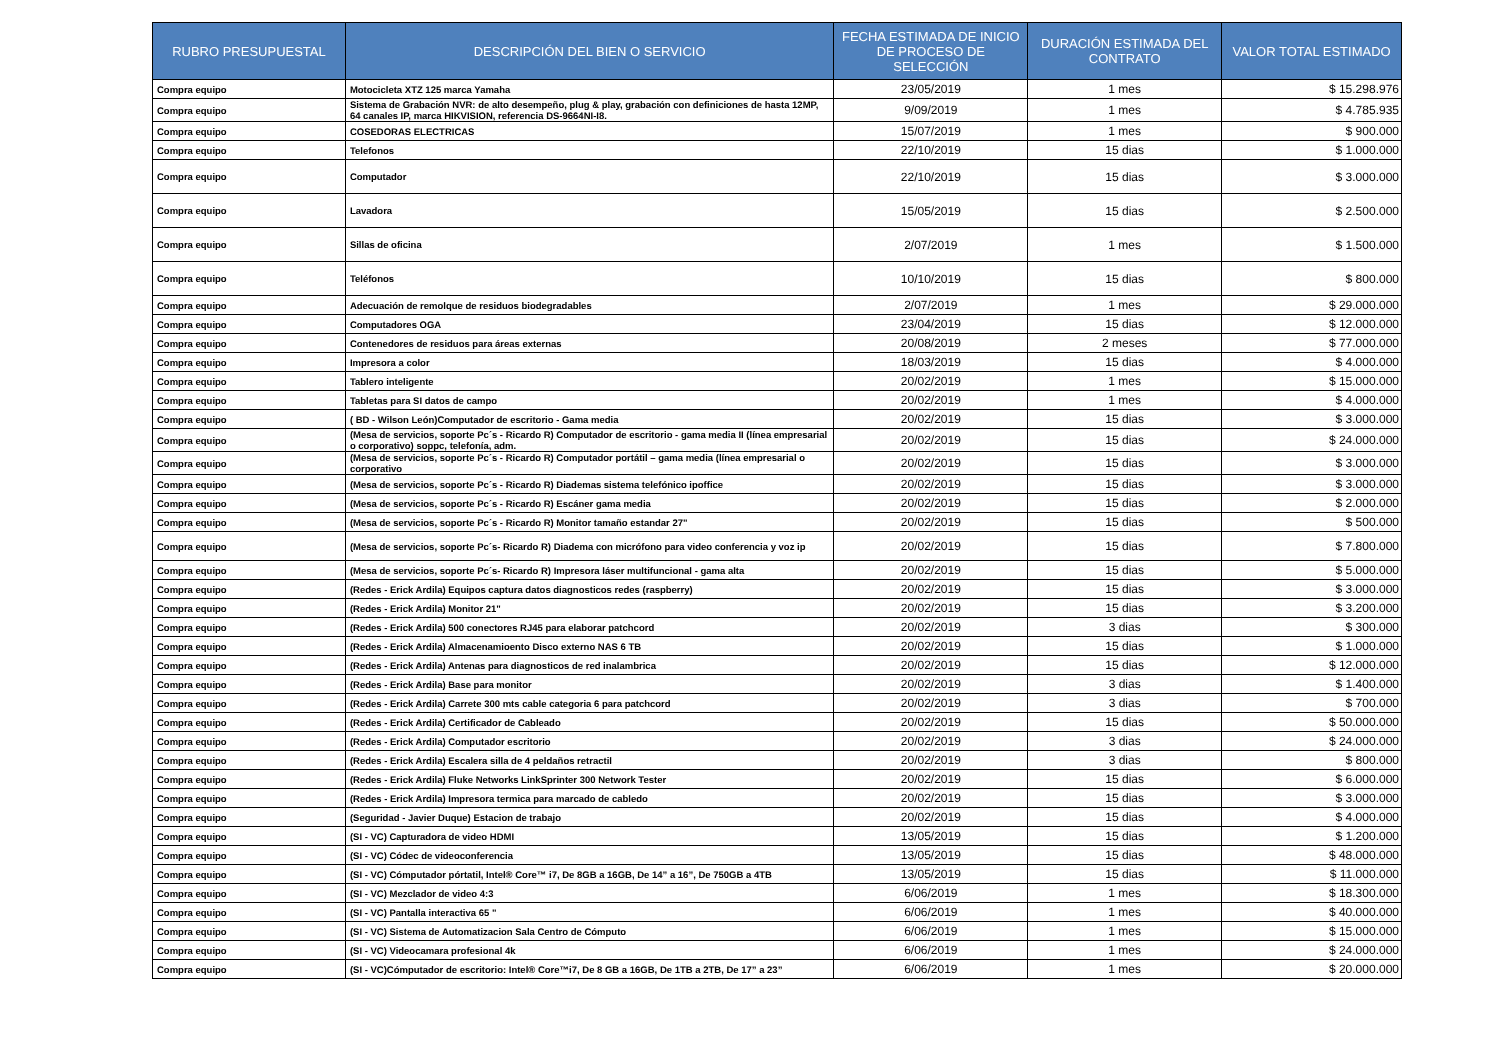| RUBRO PRESUPUESTAL | DESCRIPCIÓN DEL BIEN O SERVICIO | FECHA ESTIMADA DE INICIO DE PROCESO DE SELECCIÓN | DURACIÓN ESTIMADA DEL CONTRATO | VALOR TOTAL ESTIMADO |
| --- | --- | --- | --- | --- |
| Compra equipo | Motocicleta XTZ 125 marca Yamaha | 23/05/2019 | 1 mes | $ 15.298.976 |
| Compra equipo | Sistema de Grabación NVR: de alto desempeño, plug & play, grabación con definiciones de hasta 12MP, 64 canales IP, marca HIKVISION, referencia DS-9664NI-I8. | 9/09/2019 | 1 mes | $ 4.785.935 |
| Compra equipo | COSEDORAS ELECTRICAS | 15/07/2019 | 1 mes | $ 900.000 |
| Compra equipo | Telefonos | 22/10/2019 | 15 dias | $ 1.000.000 |
| Compra equipo | Computador | 22/10/2019 | 15 dias | $ 3.000.000 |
| Compra equipo | Lavadora | 15/05/2019 | 15 dias | $ 2.500.000 |
| Compra equipo | Sillas de oficina | 2/07/2019 | 1 mes | $ 1.500.000 |
| Compra equipo | Teléfonos | 10/10/2019 | 15 dias | $ 800.000 |
| Compra equipo | Adecuación de remolque de residuos biodegradables | 2/07/2019 | 1 mes | $ 29.000.000 |
| Compra equipo | Computadores OGA | 23/04/2019 | 15 dias | $ 12.000.000 |
| Compra equipo | Contenedores de residuos para áreas externas | 20/08/2019 | 2 meses | $ 77.000.000 |
| Compra equipo | Impresora a color | 18/03/2019 | 15 dias | $ 4.000.000 |
| Compra equipo | Tablero inteligente | 20/02/2019 | 1 mes | $ 15.000.000 |
| Compra equipo | Tabletas para SI datos de campo | 20/02/2019 | 1 mes | $ 4.000.000 |
| Compra equipo | ( BD - Wilson León)Computador de escritorio - Gama media | 20/02/2019 | 15 dias | $ 3.000.000 |
| Compra equipo | (Mesa de servicios, soporte Pc´s - Ricardo R) Computador de escritorio - gama media II (línea empresarial o corporativo) soppc, telefonía, adm. | 20/02/2019 | 15 dias | $ 24.000.000 |
| Compra equipo | (Mesa de servicios, soporte Pc´s - Ricardo R) Computador portátil – gama media (línea empresarial o corporativo | 20/02/2019 | 15 dias | $ 3.000.000 |
| Compra equipo | (Mesa de servicios, soporte Pc´s - Ricardo R) Diademas sistema telefónico ipoffice | 20/02/2019 | 15 dias | $ 3.000.000 |
| Compra equipo | (Mesa de servicios, soporte Pc´s - Ricardo R) Escáner gama media | 20/02/2019 | 15 dias | $ 2.000.000 |
| Compra equipo | (Mesa de servicios, soporte Pc´s - Ricardo R) Monitor tamaño estandar 27" | 20/02/2019 | 15 dias | $ 500.000 |
| Compra equipo | (Mesa de servicios, soporte Pc´s- Ricardo R) Diadema con micrófono para video conferencia y voz ip | 20/02/2019 | 15 dias | $ 7.800.000 |
| Compra equipo | (Mesa de servicios, soporte Pc´s- Ricardo R) Impresora láser multifuncional - gama alta | 20/02/2019 | 15 dias | $ 5.000.000 |
| Compra equipo | (Redes - Erick Ardila) Equipos captura datos diagnosticos redes (raspberry) | 20/02/2019 | 15 dias | $ 3.000.000 |
| Compra equipo | (Redes - Erick Ardila) Monitor 21" | 20/02/2019 | 15 dias | $ 3.200.000 |
| Compra equipo | (Redes - Erick Ardila) 500 conectores RJ45 para elaborar patchcord | 20/02/2019 | 3 dias | $ 300.000 |
| Compra equipo | (Redes - Erick Ardila) Almacenamioento Disco externo NAS 6 TB | 20/02/2019 | 15 dias | $ 1.000.000 |
| Compra equipo | (Redes - Erick Ardila) Antenas para diagnosticos de red inalambrica | 20/02/2019 | 15 dias | $ 12.000.000 |
| Compra equipo | (Redes - Erick Ardila) Base para monitor | 20/02/2019 | 3 dias | $ 1.400.000 |
| Compra equipo | (Redes - Erick Ardila) Carrete 300 mts cable categoria 6 para patchcord | 20/02/2019 | 3 dias | $ 700.000 |
| Compra equipo | (Redes - Erick Ardila) Certificador de Cableado | 20/02/2019 | 15 dias | $ 50.000.000 |
| Compra equipo | (Redes - Erick Ardila) Computador escritorio | 20/02/2019 | 3 dias | $ 24.000.000 |
| Compra equipo | (Redes - Erick Ardila) Escalera silla de 4 peldaños retractil | 20/02/2019 | 3 dias | $ 800.000 |
| Compra equipo | (Redes - Erick Ardila) Fluke Networks LinkSprinter 300 Network Tester | 20/02/2019 | 15 dias | $ 6.000.000 |
| Compra equipo | (Redes - Erick Ardila) Impresora termica para marcado de cabledo | 20/02/2019 | 15 dias | $ 3.000.000 |
| Compra equipo | (Seguridad - Javier Duque) Estacion de trabajo | 20/02/2019 | 15 dias | $ 4.000.000 |
| Compra equipo | (SI - VC) Capturadora de video HDMI | 13/05/2019 | 15 dias | $ 1.200.000 |
| Compra equipo | (SI - VC) Códec de videoconferencia | 13/05/2019 | 15 dias | $ 48.000.000 |
| Compra equipo | (SI - VC) Cómputador pórtatil, Intel® Core™ i7, De 8GB a 16GB, De 14” a 16”, De 750GB a 4TB | 13/05/2019 | 15 dias | $ 11.000.000 |
| Compra equipo | (SI - VC) Mezclador de video 4:3 | 6/06/2019 | 1 mes | $ 18.300.000 |
| Compra equipo | (SI - VC) Pantalla interactiva 65 " | 6/06/2019 | 1 mes | $ 40.000.000 |
| Compra equipo | (SI - VC) Sistema de Automatizacion Sala Centro de Cómputo | 6/06/2019 | 1 mes | $ 15.000.000 |
| Compra equipo | (SI - VC) Videocamara profesional 4k | 6/06/2019 | 1 mes | $ 24.000.000 |
| Compra equipo | (SI - VC)Cómputador de escritorio: Intel® Core™i7, De 8 GB a 16GB, De 1TB a 2TB, De 17” a 23” | 6/06/2019 | 1 mes | $ 20.000.000 |